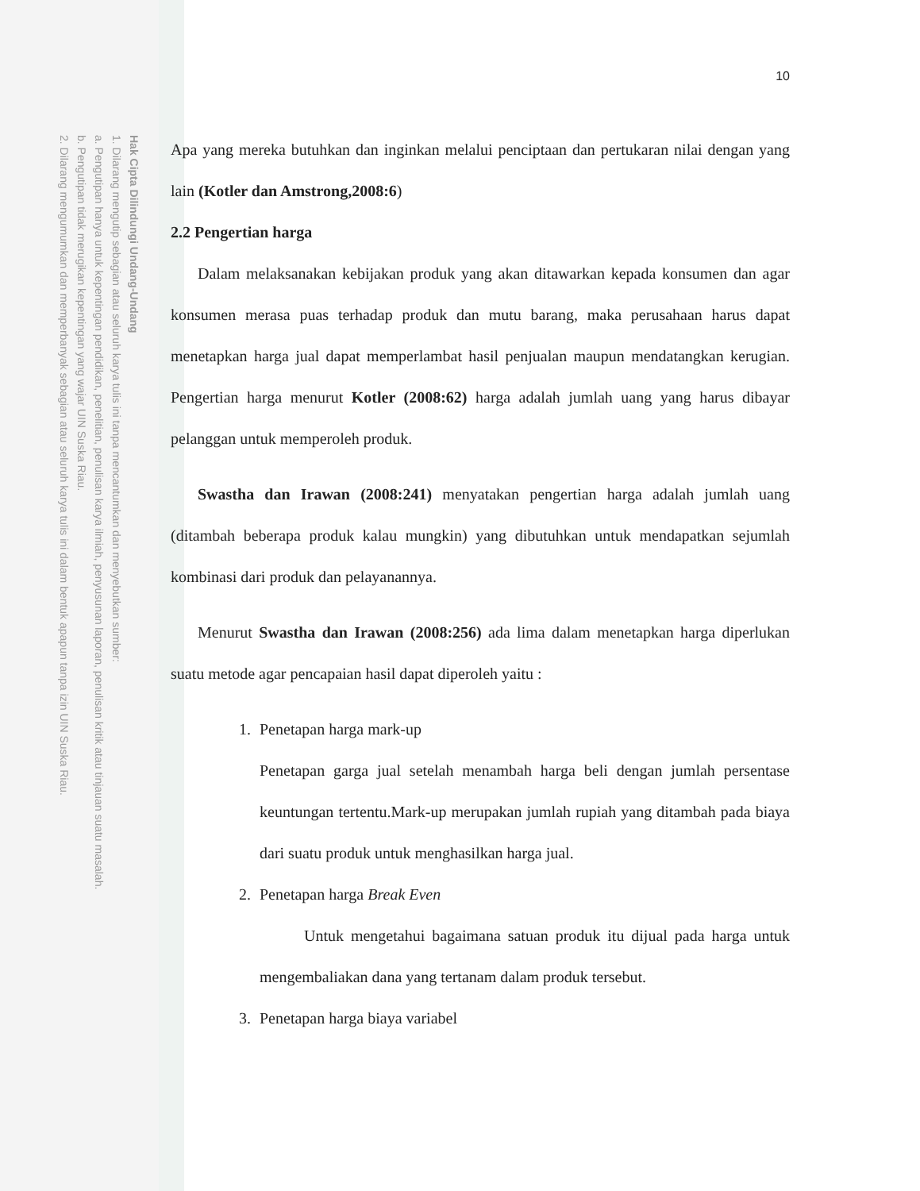Hak Cipta Dilindungi Undang-Undang
1. Dilarang mengutip sebagian atau seluruh karya tulis ini tanpa mencantumkan dan menyebutkan sumber:
a. Pengutipan hanya untuk kepentingan pendidikan, penelitian, penulisan karya ilmiah, penyusunan laporan, penulisan kritik atau tinjauan suatu masalah.
b. Pengutipan tidak merugikan kepentingan yang wajar UIN Suska Riau.
2. Dilarang mengumumkan dan memperbanyak sebagian atau seluruh karya tulis ini dalam bentuk apapun tanpa izin UIN Suska Riau.
10
Apa yang mereka butuhkan dan inginkan melalui penciptaan dan pertukaran nilai dengan yang lain (Kotler dan Amstrong,2008:6)
2.2 Pengertian harga
Dalam melaksanakan kebijakan produk yang akan ditawarkan kepada konsumen dan agar konsumen merasa puas terhadap produk dan mutu barang, maka perusahaan harus dapat menetapkan harga jual dapat memperlambat hasil penjualan maupun mendatangkan kerugian. Pengertian harga menurut Kotler (2008:62) harga adalah jumlah uang yang harus dibayar pelanggan untuk memperoleh produk.
Swastha dan Irawan (2008:241) menyatakan pengertian harga adalah jumlah uang (ditambah beberapa produk kalau mungkin) yang dibutuhkan untuk mendapatkan sejumlah kombinasi dari produk dan pelayanannya.
Menurut Swastha dan Irawan (2008:256) ada lima dalam menetapkan harga diperlukan suatu metode agar pencapaian hasil dapat diperoleh yaitu :
1. Penetapan harga mark-up
Penetapan garga jual setelah menambah harga beli dengan jumlah persentase keuntungan tertentu.Mark-up merupakan jumlah rupiah yang ditambah pada biaya dari suatu produk untuk menghasilkan harga jual.
2. Penetapan harga Break Even
Untuk mengetahui bagaimana satuan produk itu dijual pada harga untuk mengembaliakan dana yang tertanam dalam produk tersebut.
3. Penetapan harga biaya variabel